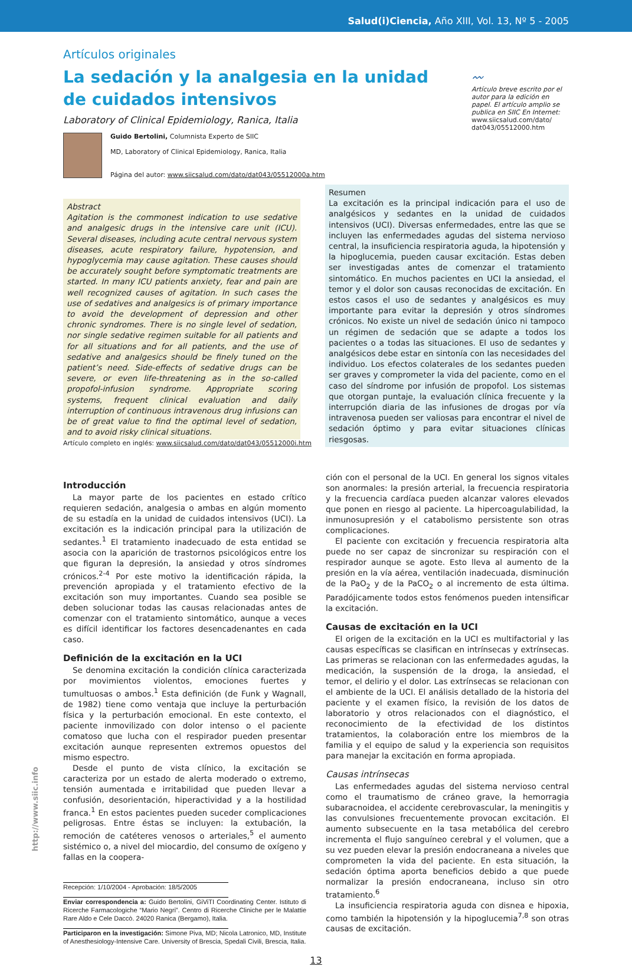Salud(i)Ciencia, Año XIII, Vol. 13, Nº 5 - 2005
Artículos originales
La sedación y la analgesia en la unidad de cuidados intensivos
Laboratory of Clinical Epidemiology, Ranica, Italia
Guido Bertolini, Columnista Experto de SIIC
MD, Laboratory of Clinical Epidemiology, Ranica, Italia
Página del autor: www.siicsalud.com/dato/dat043/05512000a.htm
〰
Artículo breve escrito por el autor para la edición en papel. El artículo amplio se publica en SIIC En Internet:
www.siicsalud.com/dato/ dat043/05512000.htm
Abstract
Agitation is the commonest indication to use sedative and analgesic drugs in the intensive care unit (ICU). Several diseases, including acute central nervous system diseases, acute respiratory failure, hypotension, and hypoglycemia may cause agitation. These causes should be accurately sought before symptomatic treatments are started. In many ICU patients anxiety, fear and pain are well recognized causes of agitation. In such cases the use of sedatives and analgesics is of primary importance to avoid the development of depression and other chronic syndromes. There is no single level of sedation, nor single sedative regimen suitable for all patients and for all situations and for all patients, and the use of sedative and analgesics should be finely tuned on the patient’s need. Side-effects of sedative drugs can be severe, or even life-threatening as in the so-called propofol-infusion syndrome. Appropriate scoring systems, frequent clinical evaluation and daily interruption of continuous intravenous drug infusions can be of great value to find the optimal level of sedation, and to avoid risky clinical situations.
Artículo completo en inglés: www.siicsalud.com/dato/dat043/05512000i.htm
Resumen
La excitación es la principal indicación para el uso de analgésicos y sedantes en la unidad de cuidados intensivos (UCI). Diversas enfermedades, entre las que se incluyen las enfermedades agudas del sistema nervioso central, la insuficiencia respiratoria aguda, la hipotensión y la hipoglucemia, pueden causar excitación. Estas deben ser investigadas antes de comenzar el tratamiento sintomático. En muchos pacientes en UCI la ansiedad, el temor y el dolor son causas reconocidas de excitación. En estos casos el uso de sedantes y analgésicos es muy importante para evitar la depresión y otros síndromes crónicos. No existe un nivel de sedación único ni tampoco un régimen de sedación que se adapte a todos los pacientes o a todas las situaciones. El uso de sedantes y analgésicos debe estar en sintonía con las necesidades del individuo. Los efectos colaterales de los sedantes pueden ser graves y comprometer la vida del paciente, como en el caso del síndrome por infusión de propofol. Los sistemas que otorgan puntaje, la evaluación clínica frecuente y la interrupción diaria de las infusiones de drogas por vía intravenosa pueden ser valiosas para encontrar el nivel de sedación óptimo y para evitar situaciones clínicas riesgosas.
Introducción
La mayor parte de los pacientes en estado crítico requieren sedación, analgesia o ambas en algún momento de su estadía en la unidad de cuidados intensivos (UCI). La excitación es la indicación principal para la utilización de sedantes.<sup>1</sup> El tratamiento inadecuado de esta entidad se asocia con la aparición de trastornos psicológicos entre los que figuran la depresión, la ansiedad y otros síndromes crónicos.<sup>2-4</sup> Por este motivo la identificación rápida, la prevención apropiada y el tratamiento efectivo de la excitación son muy importantes. Cuando sea posible se deben solucionar todas las causas relacionadas antes de comenzar con el tratamiento sintomático, aunque a veces es difícil identificar los factores desencadenantes en cada caso.
Definición de la excitación en la UCI
Se denomina excitación la condición clínica caracterizada por movimientos violentos, emociones fuertes y tumultuosas o ambos.<sup>1</sup> Esta definición (de Funk y Wagnall, de 1982) tiene como ventaja que incluye la perturbación física y la perturbación emocional. En este contexto, el paciente inmovilizado con dolor intenso o el paciente comatoso que lucha con el respirador pueden presentar excitación aunque representen extremos opuestos del mismo espectro.
Desde el punto de vista clínico, la excitación se caracteriza por un estado de alerta moderado o extremo, tensión aumentada e irritabilidad que pueden llevar a confusión, desorientación, hiperactividad y a la hostilidad franca.<sup>1</sup> En estos pacientes pueden suceder complicaciones peligrosas. Entre éstas se incluyen: la extubación, la remoción de catéteres venosos o arteriales,<sup>5</sup> el aumento sistémico o, a nivel del miocardio, del consumo de oxígeno y fallas en la coopera-
Recepción: 1/10/2004 - Aprobación: 18/5/2005
Enviar correspondencia a: Guido Bertolini, GiViTI Coordinating Center. Istituto di Ricerche Farmacologiche “Mario Negri”. Centro di Ricerche Cliniche per le Malattie Rare Aldo e Cele Daccò. 24020 Ranica (Bergamo), Italia.
Participaron en la investigación: Simone Piva, MD; Nicola Latronico, MD, Institute of Anesthesiology-Intensive Care. University of Brescia, Spedali Civili, Brescia, Italia.
ción con el personal de la UCI. En general los signos vitales son anormales: la presión arterial, la frecuencia respiratoria y la frecuencia cardíaca pueden alcanzar valores elevados que ponen en riesgo al paciente. La hipercoagulabilidad, la inmunosupresión y el catabolismo persistente son otras complicaciones.
El paciente con excitación y frecuencia respiratoria alta puede no ser capaz de sincronizar su respiración con el respirador aunque se agote. Esto lleva al aumento de la presión en la vía aérea, ventilación inadecuada, disminución de la PaO<sub>2</sub> y de la PaCO<sub>2</sub> o al incremento de esta última. Paradójicamente todos estos fenómenos pueden intensificar la excitación.
Causas de excitación en la UCI
El origen de la excitación en la UCI es multifactorial y las causas específicas se clasifican en intrínsecas y extrínsecas. Las primeras se relacionan con las enfermedades agudas, la medicación, la suspensión de la droga, la ansiedad, el temor, el delirio y el dolor. Las extrínsecas se relacionan con el ambiente de la UCI. El análisis detallado de la historia del paciente y el examen físico, la revisión de los datos de laboratorio y otros relacionados con el diagnóstico, el reconocimiento de la efectividad de los distintos tratamientos, la colaboración entre los miembros de la familia y el equipo de salud y la experiencia son requisitos para manejar la excitación en forma apropiada.
Causas intrínsecas
Las enfermedades agudas del sistema nervioso central como el traumatismo de cráneo grave, la hemorragia subaracnoidea, el accidente cerebrovascular, la meningitis y las convulsiones frecuentemente provocan excitación. El aumento subsecuente en la tasa metabólica del cerebro incrementa el flujo sanguíneo cerebral y el volumen, que a su vez pueden elevar la presión endocraneana a niveles que comprometen la vida del paciente. En esta situación, la sedación óptima aporta beneficios debido a que puede normalizar la presión endocraneana, incluso sin otro tratamiento.<sup>6</sup>
La insuficiencia respiratoria aguda con disnea e hipoxia, como también la hipotensión y la hipoglucemia<sup>7,8</sup> son otras causas de excitación.
13
http://www.siic.info